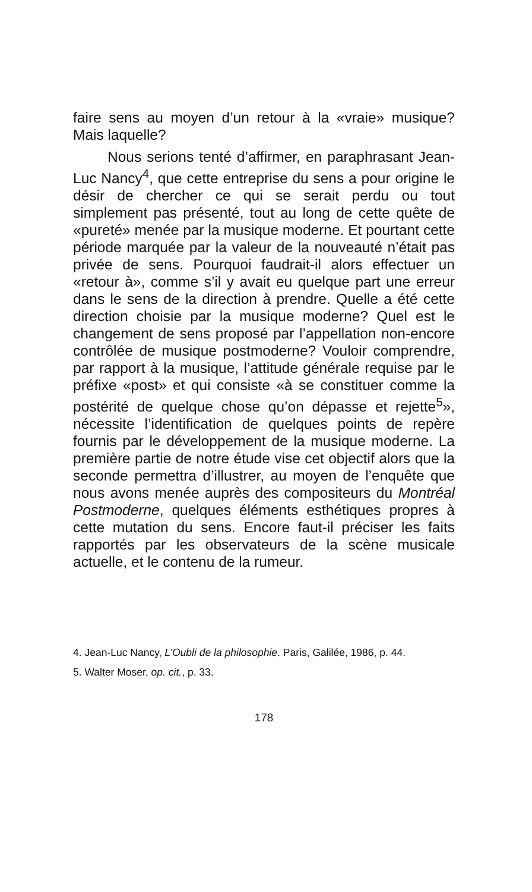faire sens au moyen d’un retour à la «vraie» musique? Mais laquelle?
Nous serions tenté d’affirmer, en paraphrasant Jean-Luc Nancy<sup>4</sup>, que cette entreprise du sens a pour origine le désir de chercher ce qui se serait perdu ou tout simplement pas présenté, tout au long de cette quête de «pureté» menée par la musique moderne. Et pourtant cette période marquée par la valeur de la nouveauté n’était pas privée de sens. Pourquoi faudrait-il alors effectuer un «retour à», comme s’il y avait eu quelque part une erreur dans le sens de la direction à prendre. Quelle a été cette direction choisie par la musique moderne? Quel est le changement de sens proposé par l’appellation non-encore contrôlée de musique postmoderne? Vouloir comprendre, par rapport à la musique, l’attitude générale requise par le préfixe «post» et qui consiste «à se constituer comme la postérité de quelque chose qu’on dépasse et rejette<sup>5</sup>», nécessite l’identification de quelques points de repère fournis par le développement de la musique moderne. La première partie de notre étude vise cet objectif alors que la seconde permettra d’illustrer, au moyen de l’enquête que nous avons menée auprès des compositeurs du Montréal Postmoderne, quelques éléments esthétiques propres à cette mutation du sens. Encore faut-il préciser les faits rapportés par les observateurs de la scène musicale actuelle, et le contenu de la rumeur.
4. Jean-Luc Nancy, L’Oubli de la philosophie. Paris, Galilée, 1986, p. 44.
5. Walter Moser, op. cit., p. 33.
178